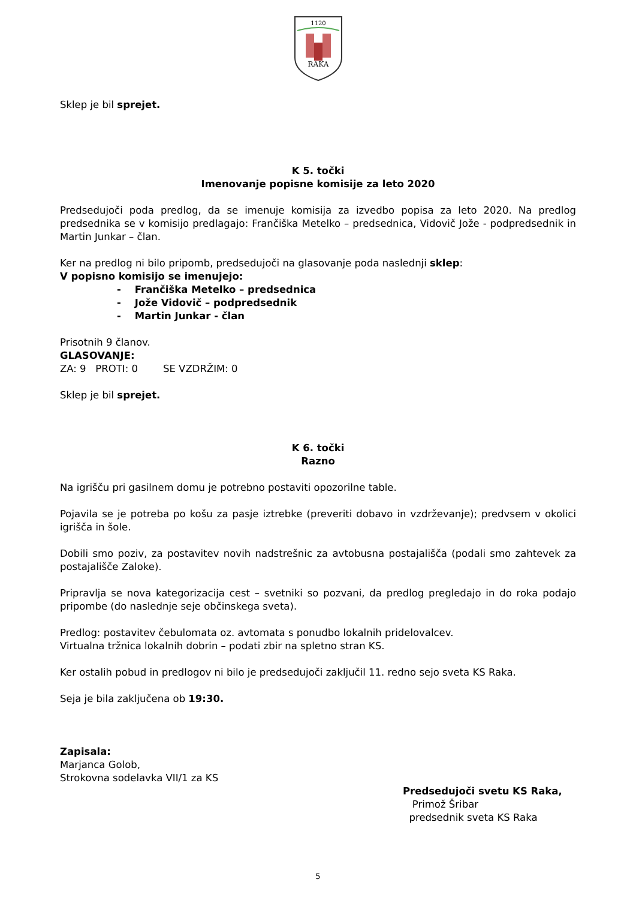1120
RAKA
Sklep je bil sprejet.
K 5. točki
Imenovanje popisne komisije za leto 2020
Predsedujoči poda predlog, da se imenuje komisija za izvedbo popisa za leto 2020. Na predlog predsednika se v komisijo predlagajo: Frančiška Metelko – predsednica, Vidovič Jože - podpredsednik in Martin Junkar – član.
Ker na predlog ni bilo pripomb, predsedujoči na glasovanje poda naslednji sklep:
V popisno komisijo se imenujejo:
- Frančiška Metelko – predsednica
- Jože Vidovič – podpredsednik
- Martin Junkar - član
Prisotnih 9 članov.
GLASOVANJE:
ZA: 9 PROTI: 0 SE VZDRŽIM: 0
Sklep je bil sprejet.
K 6. točki
Razno
Na igrišču pri gasilnem domu je potrebno postaviti opozorilne table.
Pojavila se je potreba po košu za pasje iztrebke (preveriti dobavo in vzdrževanje); predvsem v okolici igrišča in šole.
Dobili smo poziv, za postavitev novih nadstrešnic za avtobusna postajališča (podali smo zahtevek za postajališče Zaloke).
Pripravlja se nova kategorizacija cest – svetniki so pozvani, da predlog pregledajo in do roka podajo pripombe (do naslednje seje občinskega sveta).
Predlog: postavitev čebulomata oz. avtomata s ponudbo lokalnih pridelovalcev.
Virtualna tržnica lokalnih dobrin – podati zbir na spletno stran KS.
Ker ostalih pobud in predlogov ni bilo je predsedujoči zaključil 11. redno sejo sveta KS Raka.
Seja je bila zaključena ob 19:30.
Zapisala:
Marjanca Golob,
Strokovna sodelavka VII/1 za KS
Predsedujoči svetu KS Raka,
Primož Šribar
predsednik sveta KS Raka
5